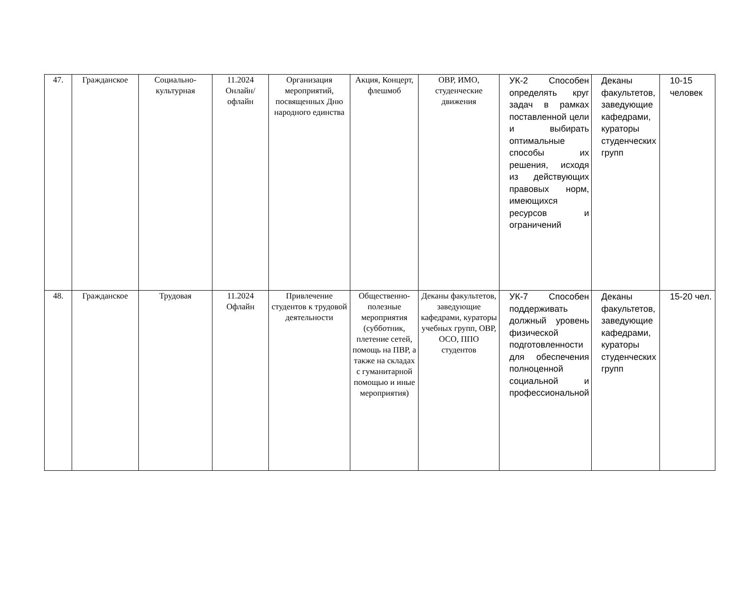| 47. | Гражданское | Социально-культурная | 11.2024 Онлайн/ офлайн | Организация мероприятий, посвященных Дню народного единства | Акция, Концерт, флешмоб | ОВР, ИМО, студенческие движения | УК-2 Способен определять круг задач в рамках поставленной цели и выбирать оптимальные способы их решения, исходя из действующих правовых норм, имеющихся ресурсов и ограничений | Деканы факультетов, заведующие кафедрами, кураторы студенческих групп | 10-15 человек |
| 48. | Гражданское | Трудовая | 11.2024 Офлайн | Привлечение студентов к трудовой деятельности | Общественно-полезные мероприятия (субботник, плетение сетей, помощь на ПВР, а также на складах с гуманитарной помощью и иные мероприятия) | Деканы факультетов, заведующие кафедрами, кураторы учебных групп, ОВР, ОСО, ППО студентов | УК-7 Способен поддерживать должный уровень физической подготовленности для обеспечения полноценной социальной и профессиональной | Деканы факультетов, заведующие кафедрами, кураторы студенческих групп | 15-20 чел. |